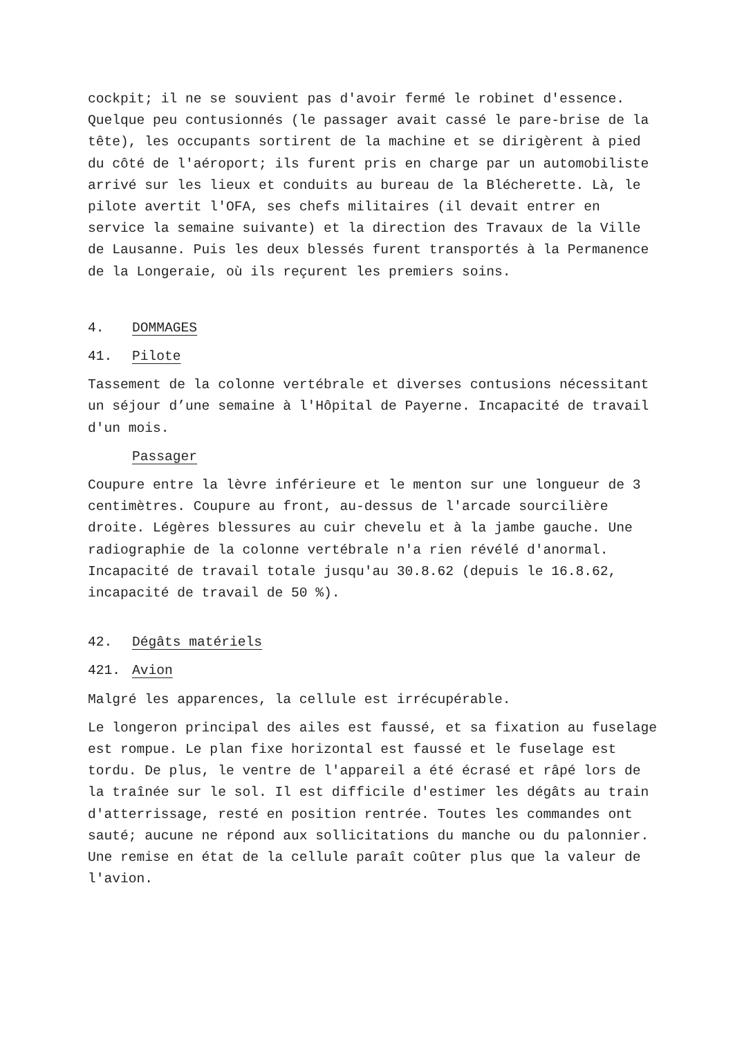cockpit; il ne se souvient pas d'avoir fermé le robinet d'essence. Quelque peu contusionnés (le passager avait cassé le pare-brise de la tête), les occupants sortirent de la machine et se dirigèrent à pied du côté de l'aéroport; ils furent pris en charge par un automobiliste arrivé sur les lieux et conduits au bureau de la Blécherette. Là, le pilote avertit l'OFA, ses chefs militaires (il devait entrer en service la semaine suivante) et la direction des Travaux de la Ville de Lausanne. Puis les deux blessés furent transportés à la Permanence de la Longeraie, où ils reçurent les premiers soins.
4. DOMMAGES
41. Pilote
Tassement de la colonne vertébrale et diverses contusions nécessitant un séjour d’une semaine à l'Hôpital de Payerne. Incapacité de travail d'un mois.
Passager
Coupure entre la lèvre inférieure et le menton sur une longueur de 3 centimètres. Coupure au front, au-dessus de l'arcade sourcilière droite. Légères blessures au cuir chevelu et à la jambe gauche. Une radiographie de la colonne vertébrale n'a rien révélé d'anormal. Incapacité de travail totale jusqu'au 30.8.62 (depuis le 16.8.62, incapacité de travail de 50 %).
42. Dégâts matériels
421. Avion
Malgré les apparences, la cellule est irrécupérable.
Le longeron principal des ailes est faussé, et sa fixation au fuselage est rompue. Le plan fixe horizontal est faussé et le fuselage est tordu. De plus, le ventre de l'appareil a été écrasé et râpé lors de la traînée sur le sol. Il est difficile d'estimer les dégâts au train d'atterrissage, resté en position rentrée. Toutes les commandes ont sauté; aucune ne répond aux sollicitations du manche ou du palonnier. Une remise en état de la cellule paraît coûter plus que la valeur de l'avion.